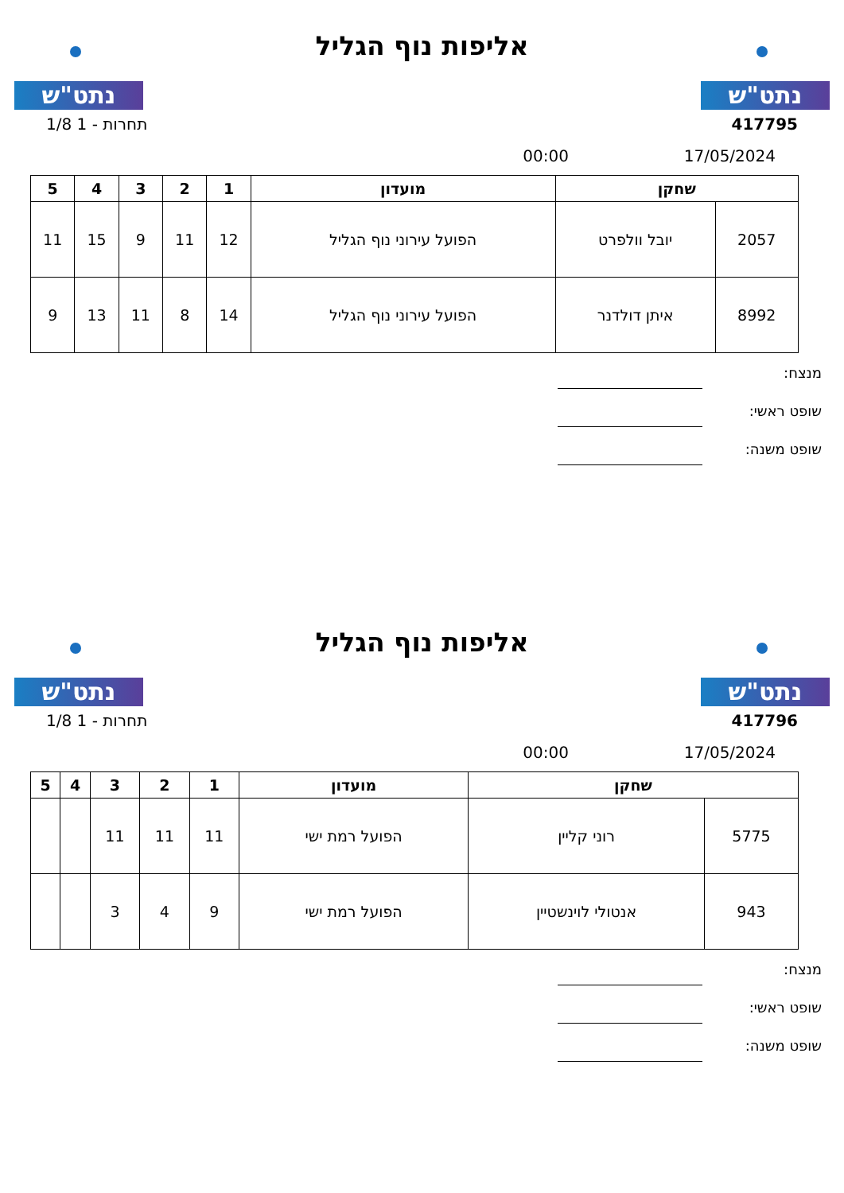נתט"ש
אליפות נוף הגליל
נתט"ש
417795 תחרות - 1 1/8
17/05/2024 00:00
| שחקן | | מועדון | 1 | 2 | 3 | 4 | 5 |
| --- | --- | --- | --- | --- | --- | --- | --- |
| 2057 | יובל וולפרט | הפועל עירוני נוף הגליל | 12 | 11 | 9 | 15 | 11 |
| 8992 | איתן דולדנר | הפועל עירוני נוף הגליל | 14 | 8 | 11 | 13 | 9 |
מנצח:
שופט ראשי:
שופט משנה:
נתט"ש
אליפות נוף הגליל
נתט"ש
417796 תחרות - 1 1/8
17/05/2024 00:00
| שחקן | | מועדון | 1 | 2 | 3 | 4 | 5 |
| --- | --- | --- | --- | --- | --- | --- | --- |
| 5775 | רוני קליין | הפועל רמת ישי | 11 | 11 | 11 | | |
| 943 | אנטולי לוינשטיין | הפועל רמת ישי | 9 | 4 | 3 | | |
מנצח:
שופט ראשי:
שופט משנה: